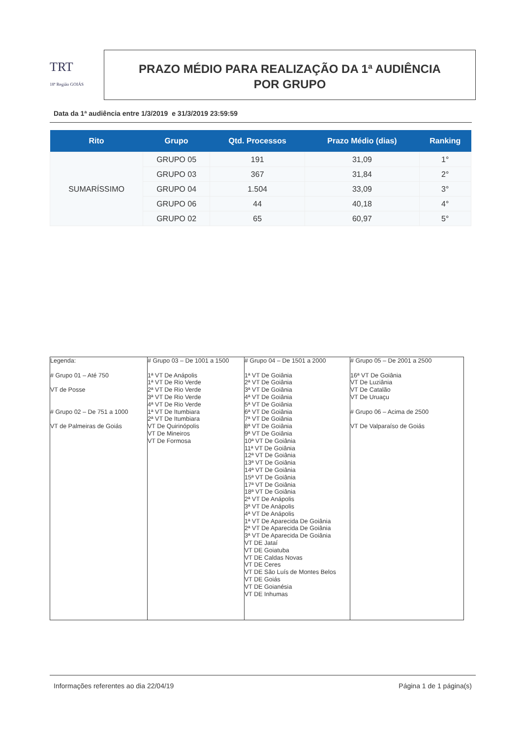TRT
18ª Região GOIÁS
PRAZO MÉDIO PARA REALIZAÇÃO DA 1ª AUDIÊNCIA
POR GRUPO
Data da 1ª audiência entre 1/3/2019 e 31/3/2019 23:59:59
| Rito | Grupo | Qtd. Processos | Prazo Médio (dias) | Ranking |
| --- | --- | --- | --- | --- |
| SUMARÍSSIMO | GRUPO 05 | 191 | 31,09 | 1° |
| | GRUPO 03 | 367 | 31,84 | 2° |
| | GRUPO 04 | 1.504 | 33,09 | 3° |
| | GRUPO 06 | 44 | 40,18 | 4° |
| | GRUPO 02 | 65 | 60,97 | 5° |
| Legenda: # Grupo 01 – Até 750 VT de Posse # Grupo 02 – De 751 a 1000 VT de Palmeiras de Goiás | # Grupo 03 – De 1001 a 1500 1ª VT De Anápolis 1ª VT De Rio Verde 2ª VT De Rio Verde 3ª VT De Rio Verde 4ª VT De Rio Verde 1ª VT De Itumbiara 2ª VT De Itumbiara VT De Quirinópolis VT De Mineiros VT De Formosa | # Grupo 04 – De 1501 a 2000 1ª VT De Goiânia 2ª VT De Goiânia 3ª VT De Goiânia 4ª VT De Goiânia 5ª VT De Goiânia 6ª VT De Goiânia 7ª VT De Goiânia 8ª VT De Goiânia 9ª VT De Goiânia 10ª VT De Goiânia 11ª VT De Goiânia 12ª VT De Goiânia 13ª VT De Goiânia 14ª VT De Goiânia 15ª VT De Goiânia 17ª VT De Goiânia 18ª VT De Goiânia 2ª VT De Anápolis 3ª VT De Anápolis 4ª VT De Anápolis 1ª VT De Aparecida De Goiânia 2ª VT De Aparecida De Goiânia 3ª VT De Aparecida De Goiânia VT DE Jataí VT DE Goiatuba VT DE Caldas Novas VT DE Ceres VT DE São Luís de Montes Belos VT DE Goiás VT DE Goianésia VT DE Inhumas | # Grupo 05 – De 2001 a 2500 16ª VT De Goiânia VT De Luziânia VT De Catalão VT De Uruaçu # Grupo 06 – Acima de 2500 VT De Valparaíso de Goiás |
Informações referentes ao dia 22/04/19 Página 1 de 1 página(s)